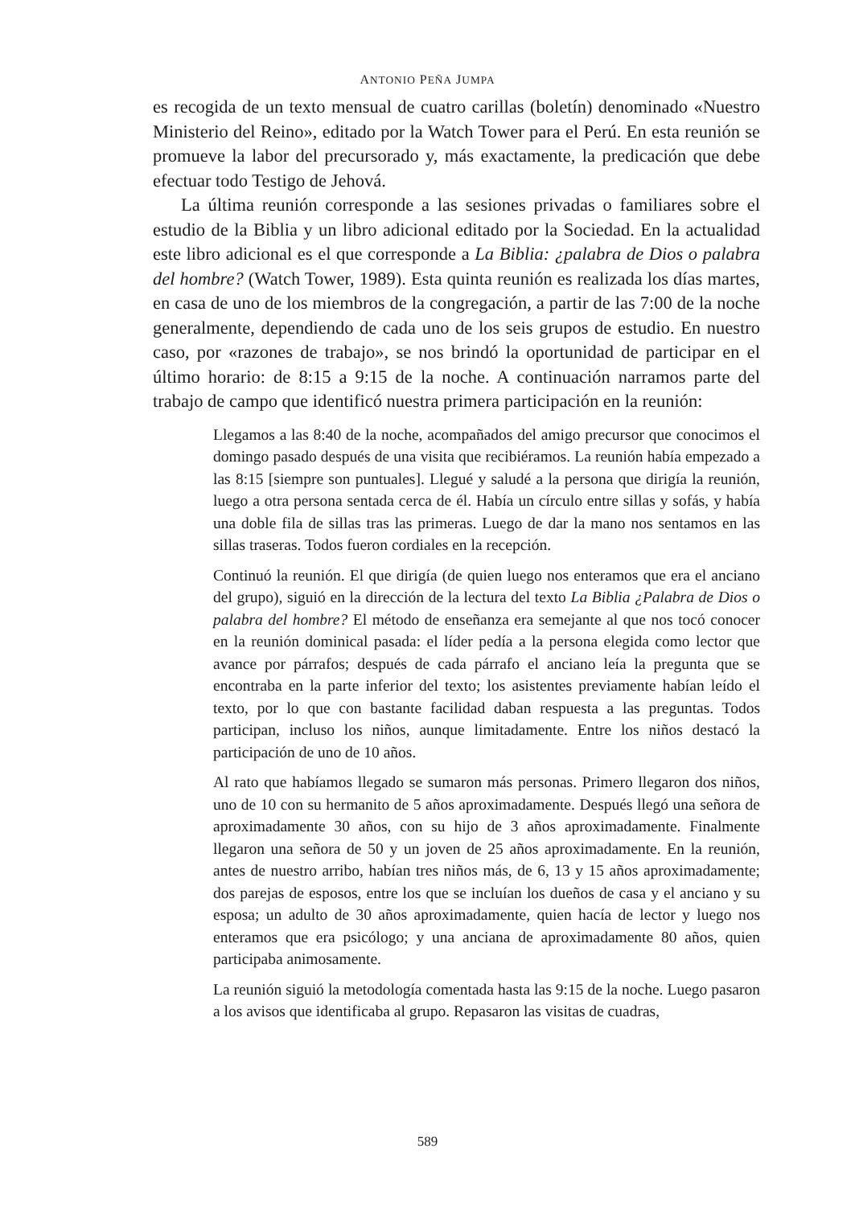ANTONIO PEÑA JUMPA
es recogida de un texto mensual de cuatro carillas (boletín) denominado «Nuestro Ministerio del Reino», editado por la Watch Tower para el Perú. En esta reunión se promueve la labor del precursorado y, más exactamente, la predicación que debe efectuar todo Testigo de Jehová.
La última reunión corresponde a las sesiones privadas o familiares sobre el estudio de la Biblia y un libro adicional editado por la Sociedad. En la actualidad este libro adicional es el que corresponde a La Biblia: ¿palabra de Dios o palabra del hombre? (Watch Tower, 1989). Esta quinta reunión es realizada los días martes, en casa de uno de los miembros de la congregación, a partir de las 7:00 de la noche generalmente, dependiendo de cada uno de los seis grupos de estudio. En nuestro caso, por «razones de trabajo», se nos brindó la oportunidad de participar en el último horario: de 8:15 a 9:15 de la noche. A continuación narramos parte del trabajo de campo que identificó nuestra primera participación en la reunión:
Llegamos a las 8:40 de la noche, acompañados del amigo precursor que conocimos el domingo pasado después de una visita que recibiéramos. La reunión había empezado a las 8:15 [siempre son puntuales]. Llegué y saludé a la persona que dirigía la reunión, luego a otra persona sentada cerca de él. Había un círculo entre sillas y sofás, y había una doble fila de sillas tras las primeras. Luego de dar la mano nos sentamos en las sillas traseras. Todos fueron cordiales en la recepción.
Continuó la reunión. El que dirigía (de quien luego nos enteramos que era el anciano del grupo), siguió en la dirección de la lectura del texto La Biblia ¿Palabra de Dios o palabra del hombre? El método de enseñanza era semejante al que nos tocó conocer en la reunión dominical pasada: el líder pedía a la persona elegida como lector que avance por párrafos; después de cada párrafo el anciano leía la pregunta que se encontraba en la parte inferior del texto; los asistentes previamente habían leído el texto, por lo que con bastante facilidad daban respuesta a las preguntas. Todos participan, incluso los niños, aunque limitadamente. Entre los niños destacó la participación de uno de 10 años.
Al rato que habíamos llegado se sumaron más personas. Primero llegaron dos niños, uno de 10 con su hermanito de 5 años aproximadamente. Después llegó una señora de aproximadamente 30 años, con su hijo de 3 años aproximadamente. Finalmente llegaron una señora de 50 y un joven de 25 años aproximadamente. En la reunión, antes de nuestro arribo, habían tres niños más, de 6, 13 y 15 años aproximadamente; dos parejas de esposos, entre los que se incluían los dueños de casa y el anciano y su esposa; un adulto de 30 años aproximadamente, quien hacía de lector y luego nos enteramos que era psicólogo; y una anciana de aproximadamente 80 años, quien participaba animosamente.
La reunión siguió la metodología comentada hasta las 9:15 de la noche. Luego pasaron a los avisos que identificaba al grupo. Repasaron las visitas de cuadras,
589